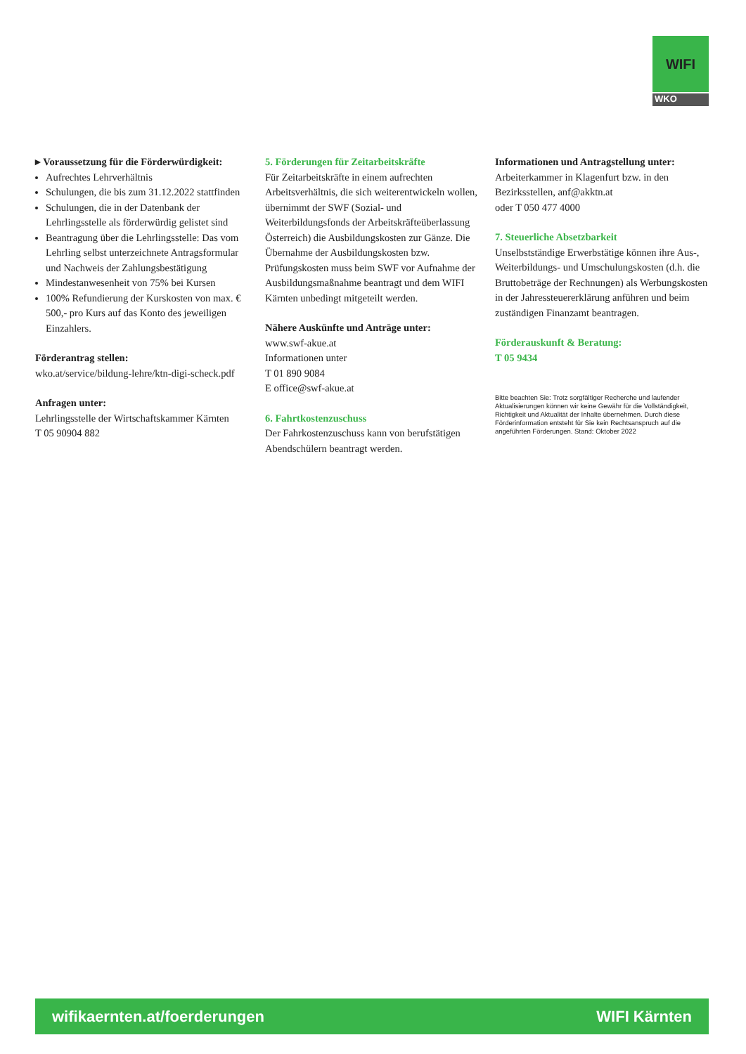WIFI
WKO
▸ Voraussetzung für die Förderwürdigkeit:
Aufrechtes Lehrverhältnis
Schulungen, die bis zum 31.12.2022 stattfinden
Schulungen, die in der Datenbank der Lehrlingsstelle als förderwürdig gelistet sind
Beantragung über die Lehrlingsstelle: Das vom Lehrling selbst unterzeichnete Antragsformular und Nachweis der Zahlungsbestätigung
Mindestanwesenheit von 75% bei Kursen
100% Refundierung der Kurskosten von max. € 500,- pro Kurs auf das Konto des jeweiligen Einzahlers.
Förderantrag stellen:
wko.at/service/bildung-lehre/ktn-digi-scheck.pdf
Anfragen unter:
Lehrlingsstelle der Wirtschaftskammer Kärnten
T 05 90904 882
5. Förderungen für Zeitarbeitskräfte
Für Zeitarbeitskräfte in einem aufrechten Arbeitsverhältnis, die sich weiterentwickeln wollen, übernimmt der SWF (Sozial- und Weiterbildungsfonds der Arbeitskräfteüberlassung Österreich) die Ausbildungskosten zur Gänze. Die Übernahme der Ausbildungskosten bzw. Prüfungskosten muss beim SWF vor Aufnahme der Ausbildungsmaßnahme beantragt und dem WIFI Kärnten unbedingt mitgeteilt werden.
Nähere Auskünfte und Anträge unter:
www.swf-akue.at
Informationen unter
T 01 890 9084
E office@swf-akue.at
6. Fahrtkostenzuschuss
Der Fahrkostenzuschuss kann von berufstätigen Abendschülern beantragt werden.
Informationen und Antragstellung unter:
Arbeiterkammer in Klagenfurt bzw. in den Bezirksstellen, anf@akktn.at
oder T 050 477 4000
7. Steuerliche Absetzbarkeit
Unselbstständige Erwerbstätige können ihre Aus-, Weiterbildungs- und Umschulungskosten (d.h. die Bruttobeträge der Rechnungen) als Werbungskosten in der Jahressteuererklärung anführen und beim zuständigen Finanzamt beantragen.
Förderauskunft & Beratung:
T 05 9434
Bitte beachten Sie: Trotz sorgfältiger Recherche und laufender Aktualisierungen können wir keine Gewähr für die Vollständigkeit, Richtigkeit und Aktualität der Inhalte übernehmen. Durch diese Förderinformation entsteht für Sie kein Rechtsanspruch auf die angeführten Förderungen. Stand: Oktober 2022
wifikaernten.at/foerderungen WIFI Kärnten